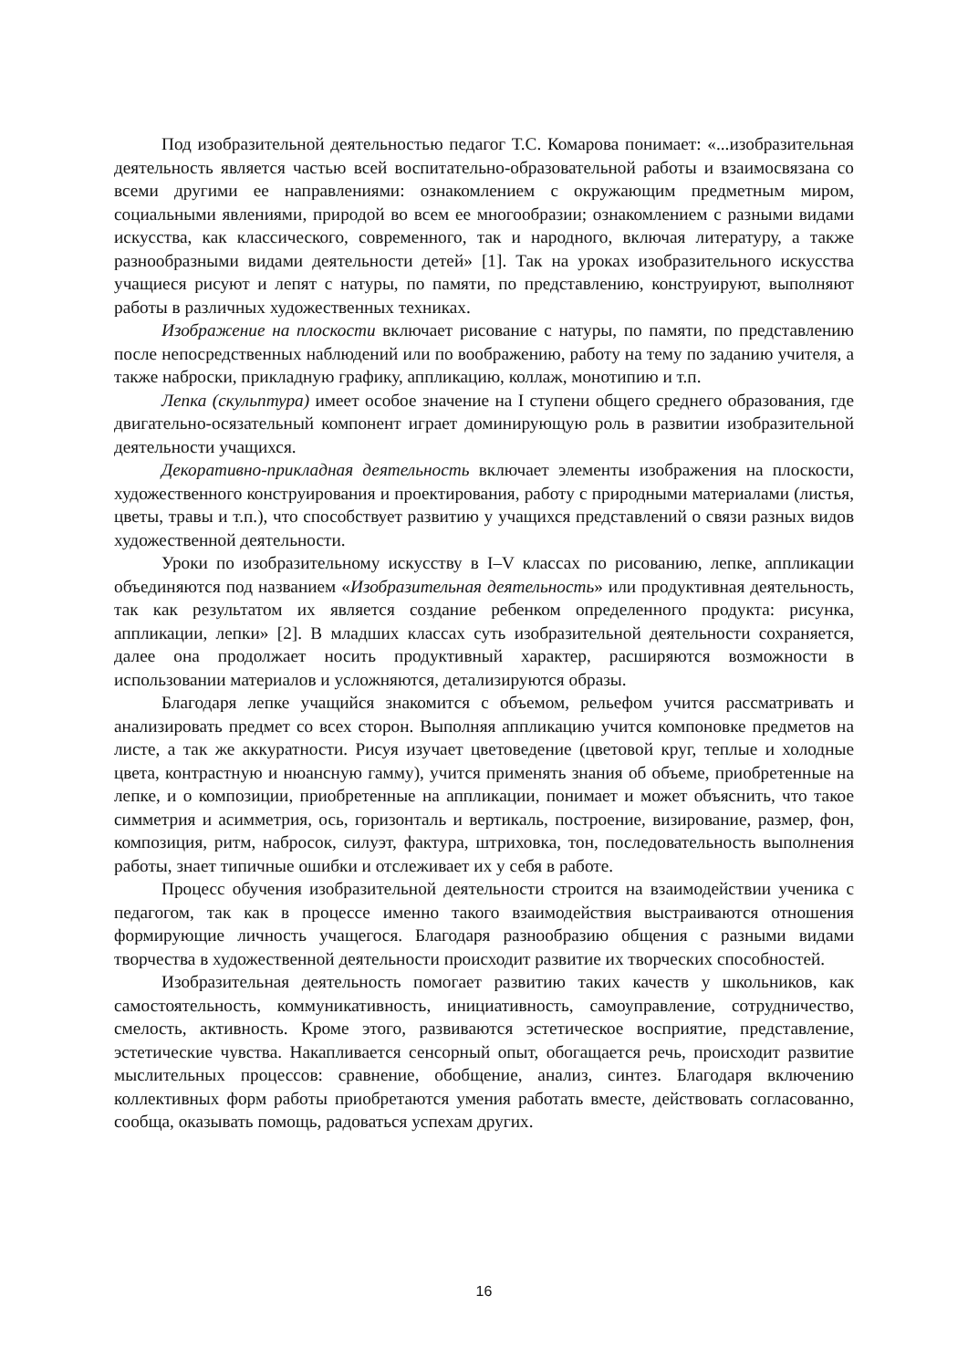Под изобразительной деятельностью педагог Т.С. Комарова понимает: «...изобразительная деятельность является частью всей воспитательно-образовательной работы и взаимосвязана со всеми другими ее направлениями: ознакомлением с окружающим предметным миром, социальными явлениями, природой во всем ее многообразии; ознакомлением с разными видами искусства, как классического, современного, так и народного, включая литературу, а также разнообразными видами деятельности детей» [1]. Так на уроках изобразительного искусства учащиеся рисуют и лепят с натуры, по памяти, по представлению, конструируют, выполняют работы в различных художественных техниках.
Изображение на плоскости включает рисование с натуры, по памяти, по представлению после непосредственных наблюдений или по воображению, работу на тему по заданию учителя, а также наброски, прикладную графику, аппликацию, коллаж, монотипию и т.п.
Лепка (скульптура) имеет особое значение на I ступени общего среднего образования, где двигательно-осязательный компонент играет доминирующую роль в развитии изобразительной деятельности учащихся.
Декоративно-прикладная деятельность включает элементы изображения на плоскости, художественного конструирования и проектирования, работу с природными материалами (листья, цветы, травы и т.п.), что способствует развитию у учащихся представлений о связи разных видов художественной деятельности.
Уроки по изобразительному искусству в I–V классах по рисованию, лепке, аппликации объединяются под названием «Изобразительная деятельность» или продуктивная деятельность, так как результатом их является создание ребенком определенного продукта: рисунка, аппликации, лепки» [2]. В младших классах суть изобразительной деятельности сохраняется, далее она продолжает носить продуктивный характер, расширяются возможности в использовании материалов и усложняются, детализируются образы.
Благодаря лепке учащийся знакомится с объемом, рельефом учится рассматривать и анализировать предмет со всех сторон. Выполняя аппликацию учится компоновке предметов на листе, а так же аккуратности. Рисуя изучает цветоведение (цветовой круг, теплые и холодные цвета, контрастную и нюансную гамму), учится применять знания об объеме, приобретенные на лепке, и о композиции, приобретенные на аппликации, понимает и может объяснить, что такое симметрия и асимметрия, ось, горизонталь и вертикаль, построение, визирование, размер, фон, композиция, ритм, набросок, силуэт, фактура, штриховка, тон, последовательность выполнения работы, знает типичные ошибки и отслеживает их у себя в работе.
Процесс обучения изобразительной деятельности строится на взаимодействии ученика с педагогом, так как в процессе именно такого взаимодействия выстраиваются отношения формирующие личность учащегося. Благодаря разнообразию общения с разными видами творчества в художественной деятельности происходит развитие их творческих способностей.
Изобразительная деятельность помогает развитию таких качеств у школьников, как самостоятельность, коммуникативность, инициативность, самоуправление, сотрудничество, смелость, активность. Кроме этого, развиваются эстетическое восприятие, представление, эстетические чувства. Накапливается сенсорный опыт, обогащается речь, происходит развитие мыслительных процессов: сравнение, обобщение, анализ, синтез. Благодаря включению коллективных форм работы приобретаются умения работать вместе, действовать согласованно, сообща, оказывать помощь, радоваться успехам других.
16